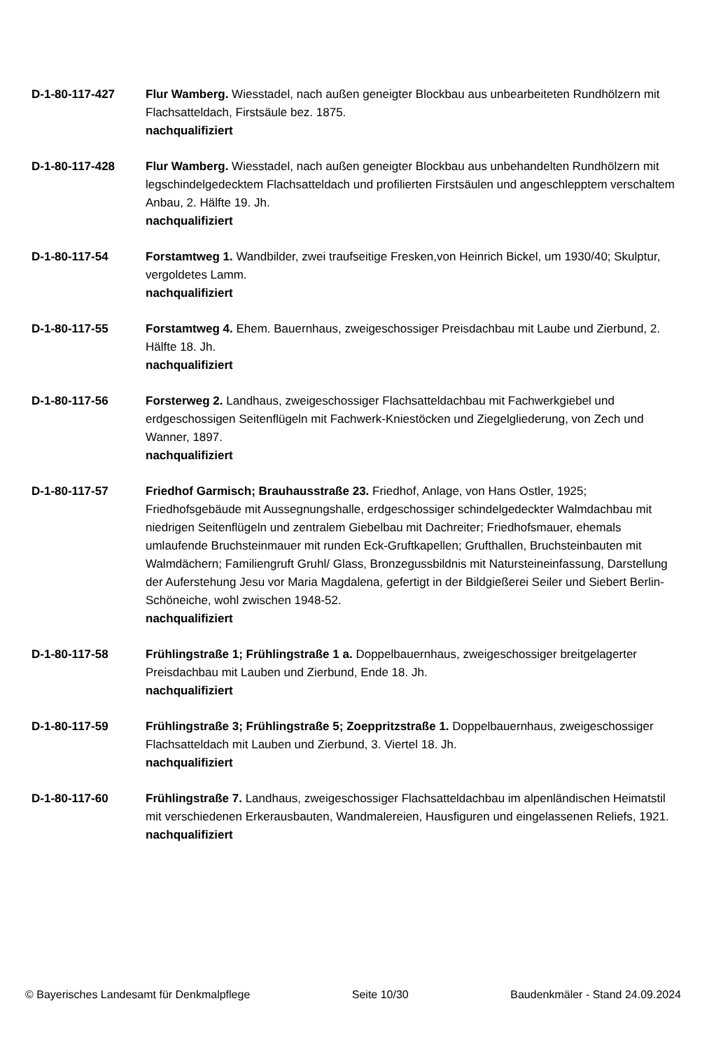D-1-80-117-427 Flur Wamberg. Wiesstadel, nach außen geneigter Blockbau aus unbearbeiteten Rundhölzern mit Flachsatteldach, Firstsäule bez. 1875.
nachqualifiziert
D-1-80-117-428 Flur Wamberg. Wiesstadel, nach außen geneigter Blockbau aus unbehandelten Rundhölzern mit legschindelgedecktem Flachsatteldach und profilierten Firstsäulen und angeschlepptem verschaltem Anbau, 2. Hälfte 19. Jh.
nachqualifiziert
D-1-80-117-54 Forstamtweg 1. Wandbilder, zwei traufseitige Fresken,von Heinrich Bickel, um 1930/40; Skulptur, vergoldetes Lamm.
nachqualifiziert
D-1-80-117-55 Forstamtweg 4. Ehem. Bauernhaus, zweigeschossiger Preisdachbau mit Laube und Zierbund, 2. Hälfte 18. Jh.
nachqualifiziert
D-1-80-117-56 Forsterweg 2. Landhaus, zweigeschossiger Flachsatteldachbau mit Fachwerkgiebel und erdgeschossigen Seitenflügeln mit Fachwerk-Kniestöcken und Ziegelgliederung, von Zech und Wanner, 1897.
nachqualifiziert
D-1-80-117-57 Friedhof Garmisch; Brauhausstraße 23. Friedhof, Anlage, von Hans Ostler, 1925; Friedhofsgebäude mit Aussegnungshalle, erdgeschossiger schindelgedeckter Walmdachbau mit niedrigen Seitenflügeln und zentralem Giebelbau mit Dachreiter; Friedhofsmauer, ehemals umlaufende Bruchsteinmauer mit runden Eck-Gruftkapellen; Grufthallen, Bruchsteinbauten mit Walmdächern; Familiengruft Gruhl/ Glass, Bronzegussbildnis mit Natursteineinfassung, Darstellung der Auferstehung Jesu vor Maria Magdalena, gefertigt in der Bildgießerei Seiler und Siebert Berlin-Schöneiche, wohl zwischen 1948-52.
nachqualifiziert
D-1-80-117-58 Frühlingstraße 1; Frühlingstraße 1 a. Doppelbauernhaus, zweigeschossiger breitgelagerter Preisdachbau mit Lauben und Zierbund, Ende 18. Jh.
nachqualifiziert
D-1-80-117-59 Frühlingstraße 3; Frühlingstraße 5; Zoeppritzstraße 1. Doppelbauernhaus, zweigeschossiger Flachsatteldach mit Lauben und Zierbund, 3. Viertel 18. Jh.
nachqualifiziert
D-1-80-117-60 Frühlingstraße 7. Landhaus, zweigeschossiger Flachsatteldachbau im alpenländischen Heimatstil mit verschiedenen Erkerausbauten, Wandmalereien, Hausfiguren und eingelassenen Reliefs, 1921.
nachqualifiziert
© Bayerisches Landesamt für Denkmalpflege Seite 10/30 Baudenkmäler - Stand 24.09.2024